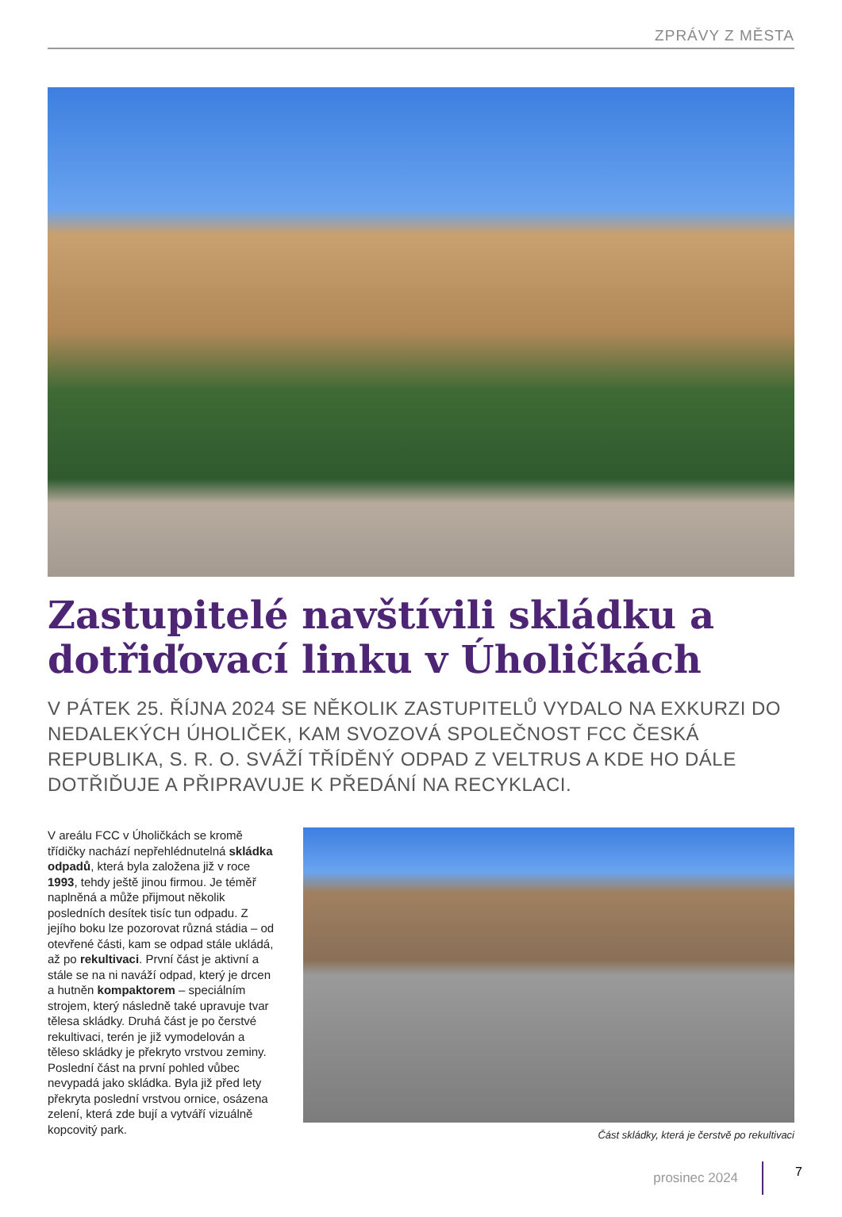ZPRÁVY Z MĚSTA
Zastupitelé navštívili skládku a dotřiďovací linku v Úholičkách
V PÁTEK 25. ŘÍJNA 2024 SE NĚKOLIK ZASTUPITELŮ VYDALO NA EXKURZI DO NEDALEKÝCH ÚHOLIČEK, KAM SVOZOVÁ SPOLEČNOST FCC ČESKÁ REPUBLIKA, S. R. O. SVÁŽÍ TŘÍDĚNÝ ODPAD Z VELTRUS A KDE HO DÁLE DOTŘIĎUJE A PŘIPRAVUJE K PŘEDÁNÍ NA RECYKLACI.
V areálu FCC v Úholičkách se kromě třídičky nachází nepřehlédnutelná skládka odpadů, která byla založena již v roce 1993, tehdy ještě jinou firmou. Je téměř naplněná a může přijmout několik posledních desítek tisíc tun odpadu. Z jejího boku lze pozorovat různá stádia – od otevřené části, kam se odpad stále ukládá, až po rekultivaci. První část je aktivní a stále se na ni naváží odpad, který je drcen a hutněn kompaktorem – speciálním strojem, který následně také upravuje tvar tělesa skládky. Druhá část je po čerstvé rekultivaci, terén je již vymodelován a těleso skládky je překryto vrstvou zeminy. Poslední část na první pohled vůbec nevypadá jako skládka. Byla již před lety překryta poslední vrstvou ornice, osázena zelení, která zde bují a vytváří vizuálně kopcovitý park.
Část skládky, která je čerstvě po rekultivaci
prosinec 2024 7